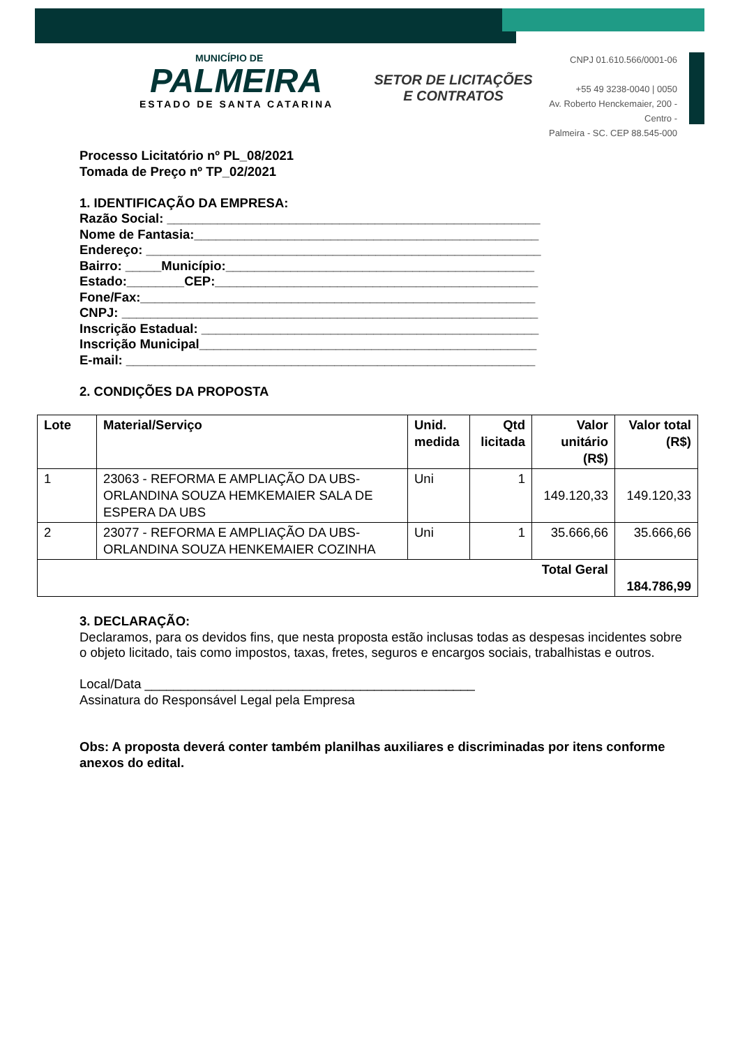MUNICÍPIO DE
PALMEIRA
ESTADO DE SANTA CATARINA
SETOR DE LICITAÇÕES E CONTRATOS
CNPJ 01.610.566/0001-06
+55 49 3238-0040 | 0050
Av. Roberto Henckemaier, 200 - Centro -
Palmeira - SC. CEP 88.545-000
Processo Licitatório nº PL_08/2021
Tomada de Preço nº TP_02/2021
1. IDENTIFICAÇÃO DA EMPRESA:
Razão Social: ____________________________________________________
Nome de Fantasia:________________________________________________
Endereço: _______________________________________________________
Bairro: _____Município:___________________________________________
Estado:________CEP:_____________________________________________
Fone/Fax:_______________________________________________________
CNPJ: __________________________________________________________
Inscrição Estadual: _______________________________________________
Inscrição Municipal_______________________________________________
E-mail: _________________________________________________________
2. CONDIÇÕES DA PROPOSTA
| Lote | Material/Serviço | Unid. medida | Qtd licitada | Valor unitário (R$) | Valor total (R$) |
| --- | --- | --- | --- | --- | --- |
| 1 | 23063 - REFORMA E AMPLIAÇÃO DA UBS-ORLANDINA SOUZA HEMKEMAIER SALA DE ESPERA DA UBS | Uni | 1 | 149.120,33 | 149.120,33 |
| 2 | 23077 - REFORMA E AMPLIAÇÃO DA UBS-ORLANDINA SOUZA HENKEMAIER COZINHA | Uni | 1 | 35.666,66 | 35.666,66 |
| Total Geral | | | | | 184.786,99 |
3. DECLARAÇÃO:
Declaramos, para os devidos fins, que nesta proposta estão inclusas todas as despesas incidentes sobre o objeto licitado, tais como impostos, taxas, fretes, seguros e encargos sociais, trabalhistas e outros.
Local/Data ______________________________________________
Assinatura do Responsável Legal pela Empresa
Obs: A proposta deverá conter também planilhas auxiliares e discriminadas por itens conforme anexos do edital.